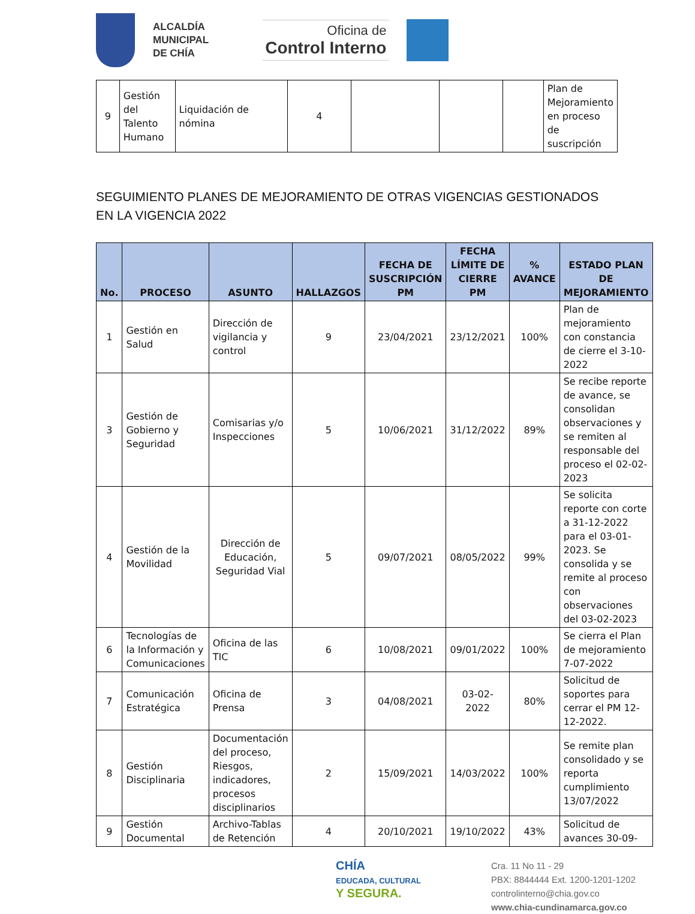ALCALDÍA
MUNICIPAL
DE CHÍA
Oficina de
Control Interno
| 9 | Gestión del Talento Humano | Liquidación de nómina | 4 | | | | Plan de Mejoramiento en proceso de suscripción |
SEGUIMIENTO PLANES DE MEJORAMIENTO DE OTRAS VIGENCIAS GESTIONADOS EN LA VIGENCIA 2022
| No. | PROCESO | ASUNTO | HALLAZGOS | FECHA DE SUSCRIPCIÓN PM | FECHA LÍMITE DE CIERRE PM | % AVANCE | ESTADO PLAN DE MEJORAMIENTO |
| --- | --- | --- | --- | --- | --- | --- | --- |
| 1 | Gestión en Salud | Dirección de vigilancia y control | 9 | 23/04/2021 | 23/12/2021 | 100% | Plan de mejoramiento con constancia de cierre el 3-10-2022 |
| 3 | Gestión de Gobierno y Seguridad | Comisarias y/o Inspecciones | 5 | 10/06/2021 | 31/12/2022 | 89% | Se recibe reporte de avance, se consolidan observaciones y se remiten al responsable del proceso el 02-02-2023 |
| 4 | Gestión de la Movilidad | Dirección de Educación, Seguridad Vial | 5 | 09/07/2021 | 08/05/2022 | 99% | Se solicita reporte con corte a 31-12-2022 para el 03-01-2023. Se consolida y se remite al proceso con observaciones del 03-02-2023 |
| 6 | Tecnologías de la Información y Comunicaciones | Oficina de las TIC | 6 | 10/08/2021 | 09/01/2022 | 100% | Se cierra el Plan de mejoramiento 7-07-2022 |
| 7 | Comunicación Estratégica | Oficina de Prensa | 3 | 04/08/2021 | 03-02-2022 | 80% | Solicitud de soportes para cerrar el PM 12-12-2022. |
| 8 | Gestión Disciplinaria | Documentación del proceso, Riesgos, indicadores, procesos disciplinarios | 2 | 15/09/2021 | 14/03/2022 | 100% | Se remite plan consolidado y se reporta cumplimiento 13/07/2022 |
| 9 | Gestión Documental | Archivo-Tablas de Retención | 4 | 20/10/2021 | 19/10/2022 | 43% | Solicitud de avances 30-09- |
CHÍA
EDUCADA, CULTURAL
Y SEGURA.
Cra. 11 No 11 - 29
PBX: 8844444 Ext. 1200-1201-1202
controlinterno@chia.gov.co
www.chia-cundinamarca.gov.co